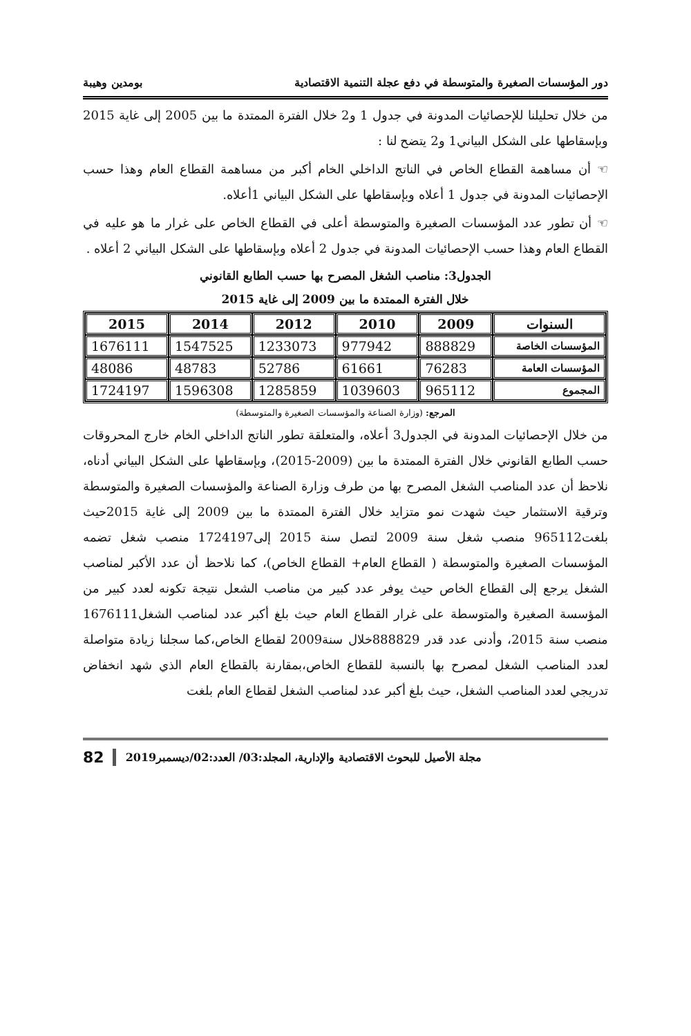دور المؤسسات الصغيرة والمتوسطة في دفع عجلة التنمية الاقتصادية بومدين وهيبة
من خلال تحليلنا للإحصائيات المدونة في جدول 1 و2 خلال الفترة الممتدة ما بين 2005 إلى غاية 2015 وبإسقاطها على الشكل البياني1 و2 يتضح لنا :
☜ أن مساهمة القطاع الخاص في الناتج الداخلي الخام أكبر من مساهمة القطاع العام وهذا حسب الإحصائيات المدونة في جدول 1 أعلاه وبإسقاطها على الشكل البياني 1أعلاه.
☜ أن تطور عدد المؤسسات الصغيرة والمتوسطة أعلى في القطاع الخاص على غرار ما هو عليه في القطاع العام وهذا حسب الإحصائيات المدونة في جدول 2 أعلاه وبإسقاطها على الشكل البياني 2 أعلاه .
الجدول3: مناصب الشغل المصرح بها حسب الطابع القانوني
خلال الفترة الممتدة ما بين 2009 إلى غاية 2015
| السنوات | 2009 | 2010 | 2012 | 2014 | 2015 |
| --- | --- | --- | --- | --- | --- |
| المؤسسات الخاصة | 888829 | 977942 | 1233073 | 1547525 | 1676111 |
| المؤسسات العامة | 76283 | 61661 | 52786 | 48783 | 48086 |
| المجموع | 965112 | 1039603 | 1285859 | 1596308 | 1724197 |
المرجع: (وزارة الصناعة والمؤسسات الصغيرة والمتوسطة)
من خلال الإحصائيات المدونة في الجدول3 أعلاه، والمتعلقة تطور الناتج الداخلي الخام خارج المحروقات حسب الطابع القانوني خلال الفترة الممتدة ما بين (2009-2015)، وبإسقاطها على الشكل البياني أدناه، نلاحظ أن عدد المناصب الشغل المصرح بها من طرف وزارة الصناعة والمؤسسات الصغيرة والمتوسطة وترقية الاستثمار حيث شهدت نمو متزايد خلال الفترة الممتدة ما بين 2009 إلى غاية 2015حيث بلغت965112 منصب شغل سنة 2009 لتصل سنة 2015 إلى1724197 منصب شغل تضمه المؤسسات الصغيرة والمتوسطة ( القطاع العام+ القطاع الخاص)، كما نلاحظ أن عدد الأكبر لمناصب الشغل يرجع إلى القطاع الخاص حيث يوفر عدد كبير من مناصب الشعل نتيجة تكونه لعدد كبير من المؤسسة الصغيرة والمتوسطة على غرار القطاع العام حيث بلغ أكبر عدد لمناصب الشغل1676111 منصب سنة 2015، وأدنى عدد قدر 888829خلال سنة2009 لقطاع الخاص،كما سجلنا زيادة متواصلة لعدد المناصب الشغل لمصرح بها بالنسبة للقطاع الخاص،بمقارنة بالقطاع العام الذي شهد انخفاض تدريجي لعدد المناصب الشغل، حيث بلغ أكبر عدد لمناصب الشغل لقطاع العام بلغت
مجلة الأصيل للبحوث الاقتصادية والإدارية، المجلد:03/ العدد:02/ديسمبر2019 82